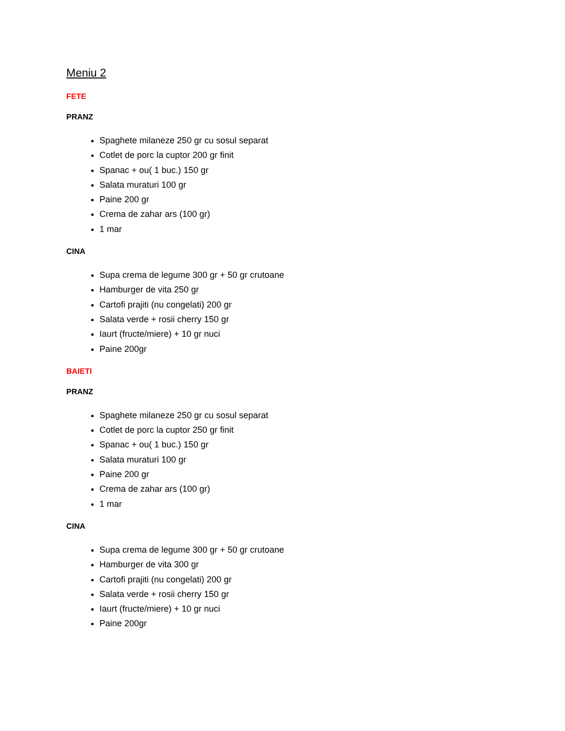Meniu 2
FETE
PRANZ
Spaghete milaneze 250 gr cu sosul separat
Cotlet de porc la cuptor 200 gr finit
Spanac + ou( 1 buc.) 150 gr
Salata muraturi 100 gr
Paine 200 gr
Crema de zahar ars (100 gr)
1 mar
CINA
Supa crema de legume 300 gr + 50 gr crutoane
Hamburger de vita 250 gr
Cartofi prajiti (nu congelati) 200 gr
Salata verde + rosii cherry 150 gr
Iaurt (fructe/miere) + 10 gr nuci
Paine 200gr
BAIETI
PRANZ
Spaghete milaneze 250 gr cu sosul separat
Cotlet de porc la cuptor 250 gr finit
Spanac + ou( 1 buc.) 150 gr
Salata muraturi 100 gr
Paine 200 gr
Crema de zahar ars (100 gr)
1 mar
CINA
Supa crema de legume 300 gr + 50 gr crutoane
Hamburger de vita 300 gr
Cartofi prajiti (nu congelati) 200 gr
Salata verde + rosii cherry 150 gr
Iaurt (fructe/miere) + 10 gr nuci
Paine 200gr